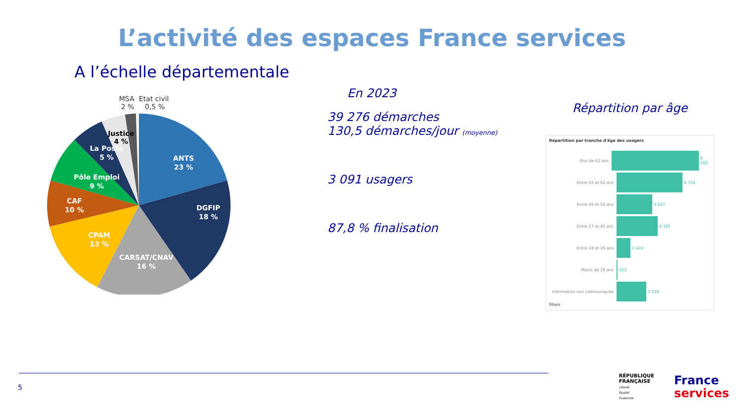L’activité des espaces France services
A l’échelle départementale
MSA
2 %
Etat civil
0,5 %
ANTS
23 %
DGFIP
18 %
CARSAT/CNAV
16 %
CPAM
13 %
CAF
10 %
Pôle Emploi
9 %
La Poste
5 %
Justice
4 %
En 2023
39 276 démarches
130,5 démarches/jour (moyenne)
3 091 usagers
87,8 % finalisation
Répartition par âge
Répartition par tranche d'âge des usagers
Plus de 62 ans 9 582
Entre 55 et 62 ans 6 714
Entre 45 et 55 ans 3 627
Entre 27 et 45 ans 4 195
Entre 18 et 26 ans 1 424
Moins de 18 ans 123
Information non communiquée 3 018
filters
5
RÉPUBLIQUE
FRANÇAISE
Liberté
Égalité
Fraternité
France
services